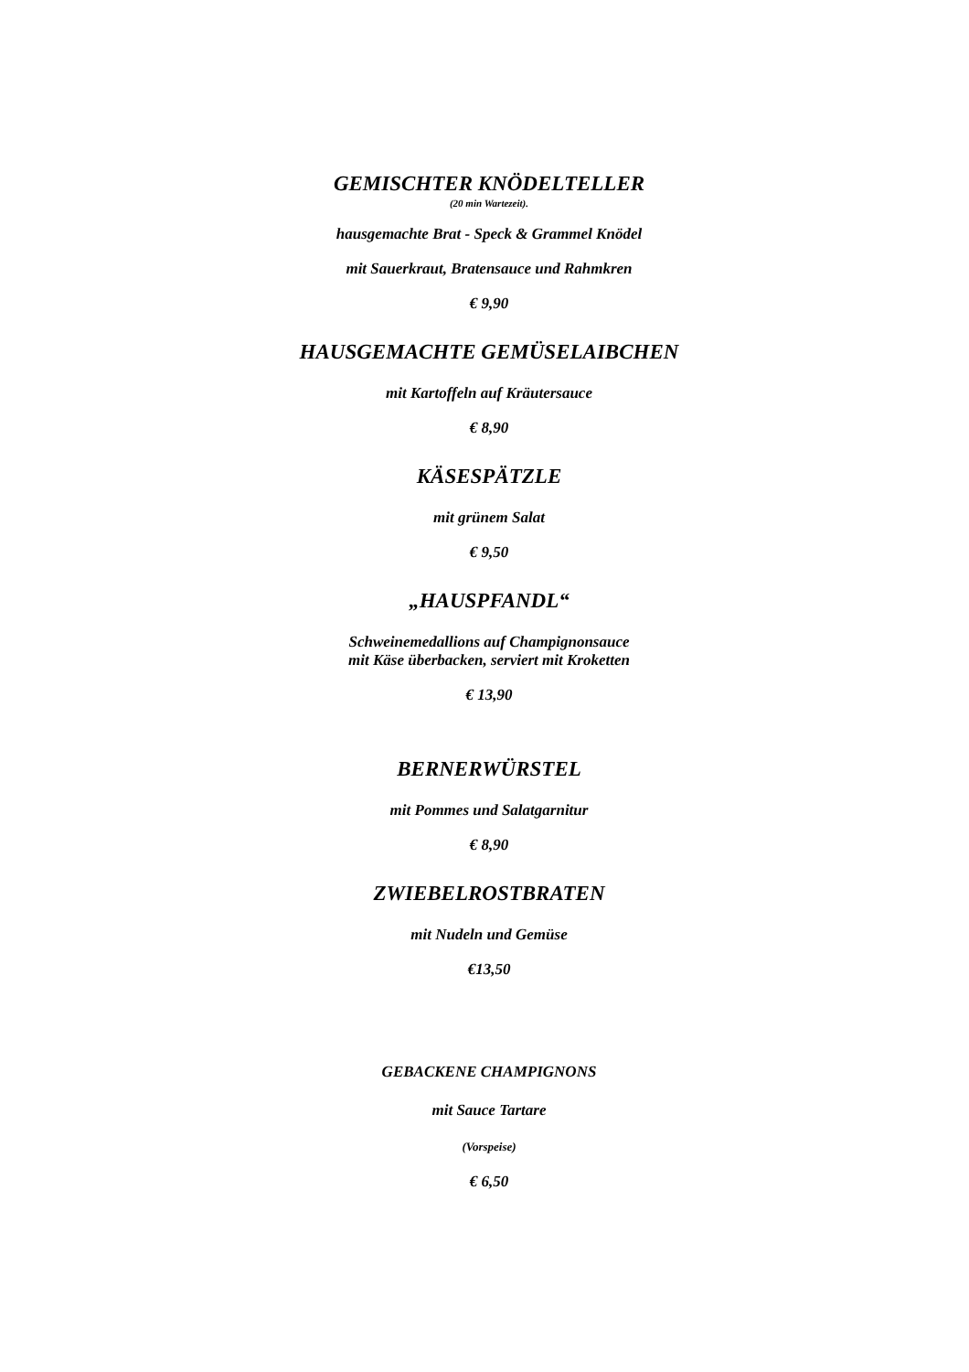GEMISCHTER KNÖDELTELLER
(20 min Wartezeit).
hausgemachte Brat - Speck & Grammel Knödel
mit Sauerkraut, Bratensauce und Rahmkren
€ 9,90
HAUSGEMACHTE GEMÜSELAIBCHEN
mit Kartoffeln auf Kräutersauce
€ 8,90
KÄSESPÄTZLE
mit grünem Salat
€ 9,50
„HAUSPFANDL“
Schweinemedallions auf Champignonsauce
mit Käse überbacken, serviert mit Kroketten
€ 13,90
BERNERWÜRSTEL
mit Pommes und Salatgarnitur
€ 8,90
ZWIEBELROSTBRATEN
mit Nudeln und Gemüse
€13,50
GEBACKENE CHAMPIGNONS
mit Sauce Tartare
(Vorspeise)
€ 6,50